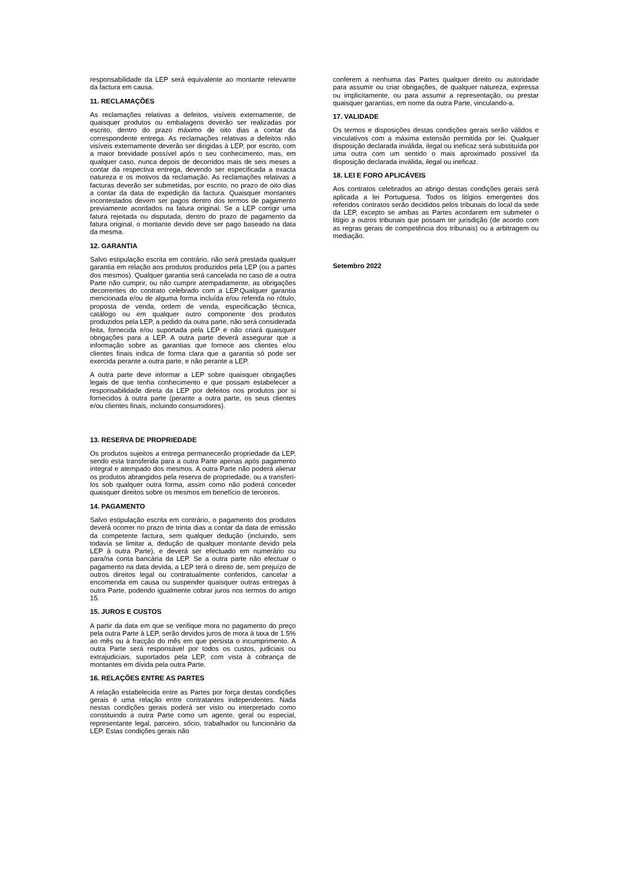responsabilidade da LEP será equivalente ao montante relevante da factura em causa.
11. RECLAMAÇÕES
As reclamações relativas a defeitos, visíveis externamente, de quaisquer produtos ou embalagens deverão ser realizadas por escrito, dentro do prazo máximo de oito dias a contar da correspondente entrega. As reclamações relativas a defeitos não visíveis externamente deverão ser dirigidas à LEP, por escrito, com a maior brevidade possível após o seu conhecimento, mas, em qualquer caso, nunca depois de decorridos mais de seis meses a contar da respectiva entrega, devendo ser especificada a exacta natureza e os motivos da reclamação. As reclamações relativas a facturas deverão ser submetidas, por escrito, no prazo de oito dias a contar da data de expedição da factura. Quaisquer montantes incontestados devem ser pagos dentro dos termos de pagamento previamente acordados na fatura original. Se a LEP corrigir uma fatura rejeitada ou disputada, dentro do prazo de pagamento da fatura original, o montante devido deve ser pago baseado na data da mesma.
12. GARANTIA
Salvo estipulação escrita em contrário, não será prestada qualquer garantia em relação aos produtos produzidos pela LEP (ou a partes dos mesmos). Qualquer garantia será cancelada no caso de a outra Parte não cumprir, ou não cumprir atempadamente, as obrigações decorrentes do contrato celebrado com a LEP.Qualquer garantia mencionada e/ou de alguma forma incluída e/ou referida no rótulo, proposta de venda, ordem de venda, especificação técnica, catálogo ou em qualquer outro componente dos produtos produzidos pela LEP, a pedido da outra parte, não será considerada feita, fornecida e/ou suportada pela LEP e não criará quaisquer obrigações para a LEP. A outra parte deverá assegurar que a informação sobre as garantias que fornece aos clientes e/ou clientes finais indica de forma clara que a garantia só pode ser exercida perante a outra parte, e não perante a LEP.
A outra parte deve informar a LEP sobre quaisquer obrigações legais de que tenha conhecimento e que possam estabelecer a responsabilidade direta da LEP por defeitos nos produtos por si fornecidos à outra parte (perante a outra parte, os seus clientes e/ou clientes finais, incluindo consumidores).
13. RESERVA DE PROPRIEDADE
Os produtos sujeitos a entrega permanecerão propriedade da LEP, sendo esta transferida para a outra Parte apenas após pagamento integral e atempado dos mesmos. A outra Parte não poderá alienar os produtos abrangidos pela reserva de propriedade, ou a transferi-los sob qualquer outra forma, assim como não poderá conceder quaisquer direitos sobre os mesmos em benefício de terceiros.
14. PAGAMENTO
Salvo estipulação escrita em contrário, o pagamento dos produtos deverá ocorrer no prazo de trinta dias a contar da data de emissão da competente factura, sem qualquer dedução (incluindo, sem todavia se limitar a, dedução de qualquer montante devido pela LEP à outra Parte), e deverá ser efectuado em numerário ou para/na conta bancária da LEP. Se a outra parte não efectuar o pagamento na data devida, a LEP terá o direito de, sem prejuízo de outros direitos legal ou contratualmente conferidos, cancelar a encomenda em causa ou suspender quaisquer outras entregas à outra Parte, podendo igualmente cobrar juros nos termos do artigo 15.
15. JUROS E CUSTOS
A partir da data em que se verifique mora no pagamento do preço pela outra Parte à LEP, serão devidos juros de mora à taxa de 1.5% ao mês ou à fracção do mês em que persista o incumprimento. A outra Parte será responsável por todos os custos, judiciais ou extrajudiciais, suportados pela LEP, com vista à cobrança de montantes em dívida pela outra Parte.
16. RELAÇÕES ENTRE AS PARTES
A relação estabelecida entre as Partes por força destas condições gerais é uma relação entre contratantes independentes. Nada nestas condições gerais poderá ser visto ou interpretado como constituindo a outra Parte como um agente, geral ou especial, representante legal, parceiro, sócio, trabalhador ou funcionário da LEP. Estas condições gerais não
conferem a nenhuma das Partes qualquer direito ou autoridade para assumir ou criar obrigações, de qualquer natureza, expressa ou implicitamente, ou para assumir a representação, ou prestar quaisquer garantias, em nome da outra Parte, vinculando-a.
17. VALIDADE
Os termos e disposições destas condições gerais serão válidos e vinculativos com a máxima extensão permitida por lei. Qualquer disposição declarada inválida, ilegal ou ineficaz será substituída por uma outra com um sentido o mais aproximado possível da disposição declarada inválida, ilegal ou ineficaz.
18. LEI E FORO APLICÁVEIS
Aos contratos celebrados ao abrigo destas condições gerais será aplicada a lei Portuguesa. Todos os litígios emergentes dos referidos contratos serão decididos pelos tribunais do local da sede da LEP, excepto se ambas as Partes acordarem em submeter o litígio a outros tribunais que possam ter jurisdição (de acordo com as regras gerais de competência dos tribunais) ou a arbitragem ou mediação.
Setembro 2022